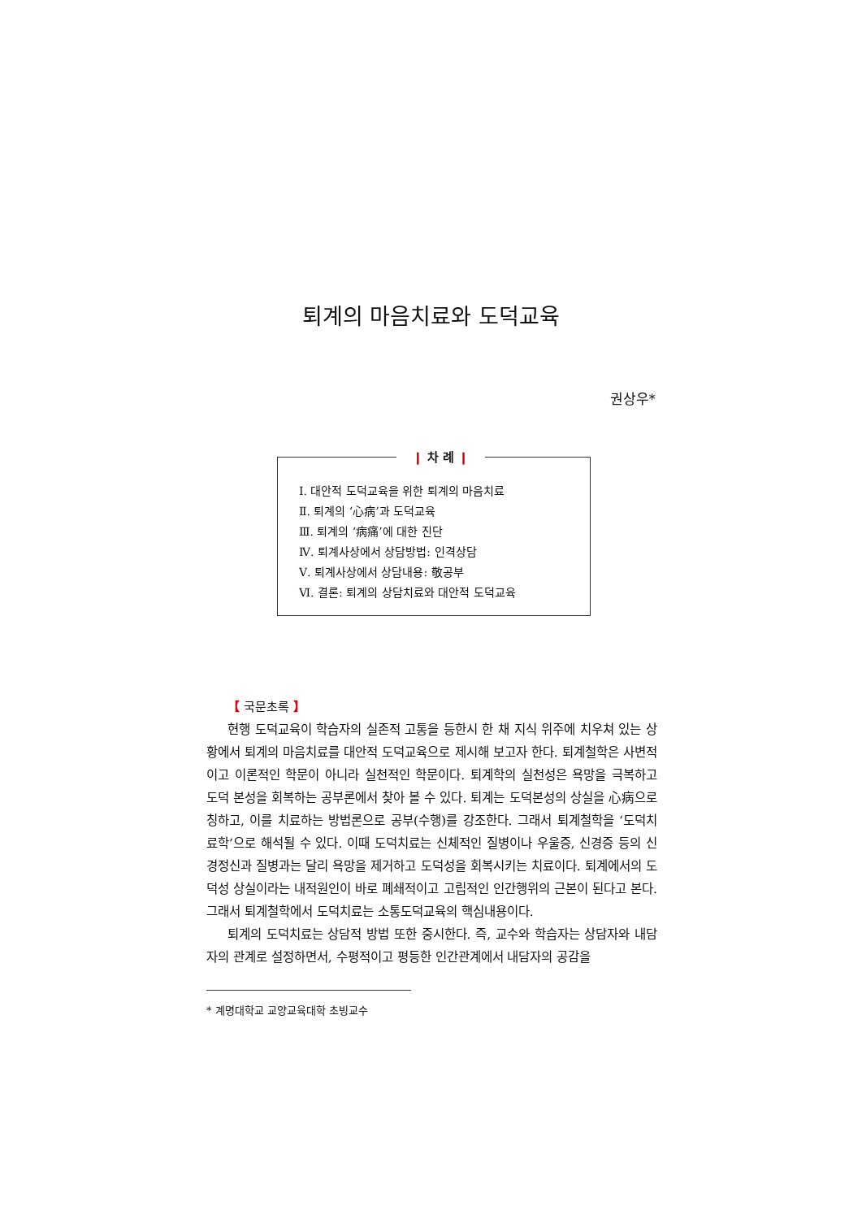퇴계의 마음치료와 도덕교육
권상우*
❙ 차 례 ❙
Ⅰ. 대안적 도덕교육을 위한 퇴계의 마음치료
Ⅱ. 퇴계의 ‘心病’과 도덕교육
Ⅲ. 퇴계의 ‘病痛’에 대한 진단
Ⅳ. 퇴계사상에서 상담방법: 인격상담
Ⅴ. 퇴계사상에서 상담내용: 敬공부
Ⅵ. 결론: 퇴계의 상담치료와 대안적 도덕교육
【 국문초록 】
현행 도덕교육이 학습자의 실존적 고통을 등한시 한 채 지식 위주에 치우쳐 있는 상황에서 퇴계의 마음치료를 대안적 도덕교육으로 제시해 보고자 한다. 퇴계철학은 사변적이고 이론적인 학문이 아니라 실천적인 학문이다. 퇴계학의 실천성은 욕망을 극복하고 도덕 본성을 회복하는 공부론에서 찾아 볼 수 있다. 퇴계는 도덕본성의 상실을 心病으로 칭하고, 이를 치료하는 방법론으로 공부(수행)를 강조한다. 그래서 퇴계철학을 ‘도덕치료학’으로 해석될 수 있다. 이때 도덕치료는 신체적인 질병이나 우울증, 신경증 등의 신경정신과 질병과는 달리 욕망을 제거하고 도덕성을 회복시키는 치료이다. 퇴계에서의 도덕성 상실이라는 내적원인이 바로 폐쇄적이고 고립적인 인간행위의 근본이 된다고 본다. 그래서 퇴계철학에서 도덕치료는 소통도덕교육의 핵심내용이다.
퇴계의 도덕치료는 상담적 방법 또한 중시한다. 즉, 교수와 학습자는 상담자와 내담자의 관계로 설정하면서, 수평적이고 평등한 인간관계에서 내담자의 공감을
* 계명대학교 교양교육대학 초빙교수